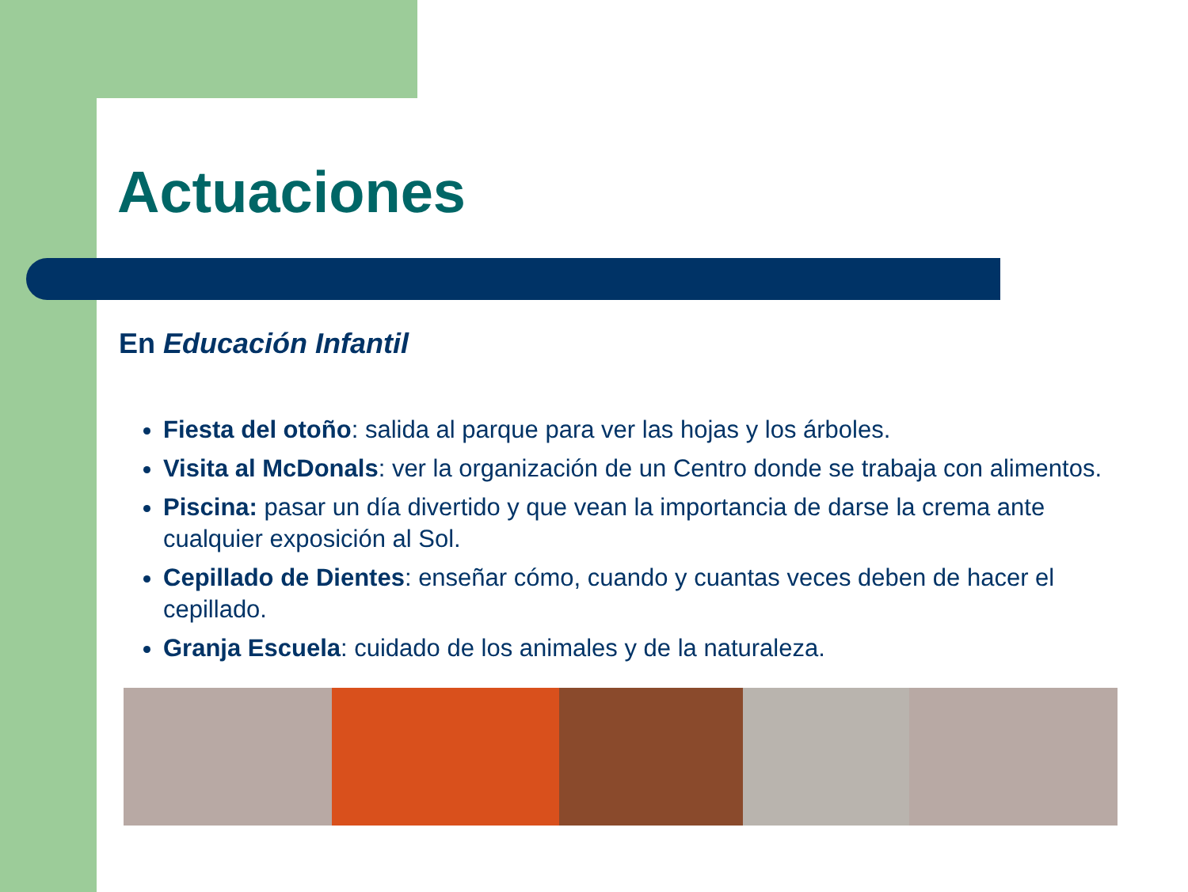Actuaciones
En Educación Infantil
Fiesta del otoño: salida al parque para ver las hojas y los árboles.
Visita al McDonals: ver la organización de un Centro donde se trabaja con alimentos.
Piscina: pasar un día divertido y que vean la importancia de darse la crema ante cualquier exposición al Sol.
Cepillado de Dientes: enseñar cómo, cuando y cuantas veces deben de hacer el cepillado.
Granja Escuela: cuidado de los animales y de la naturaleza.